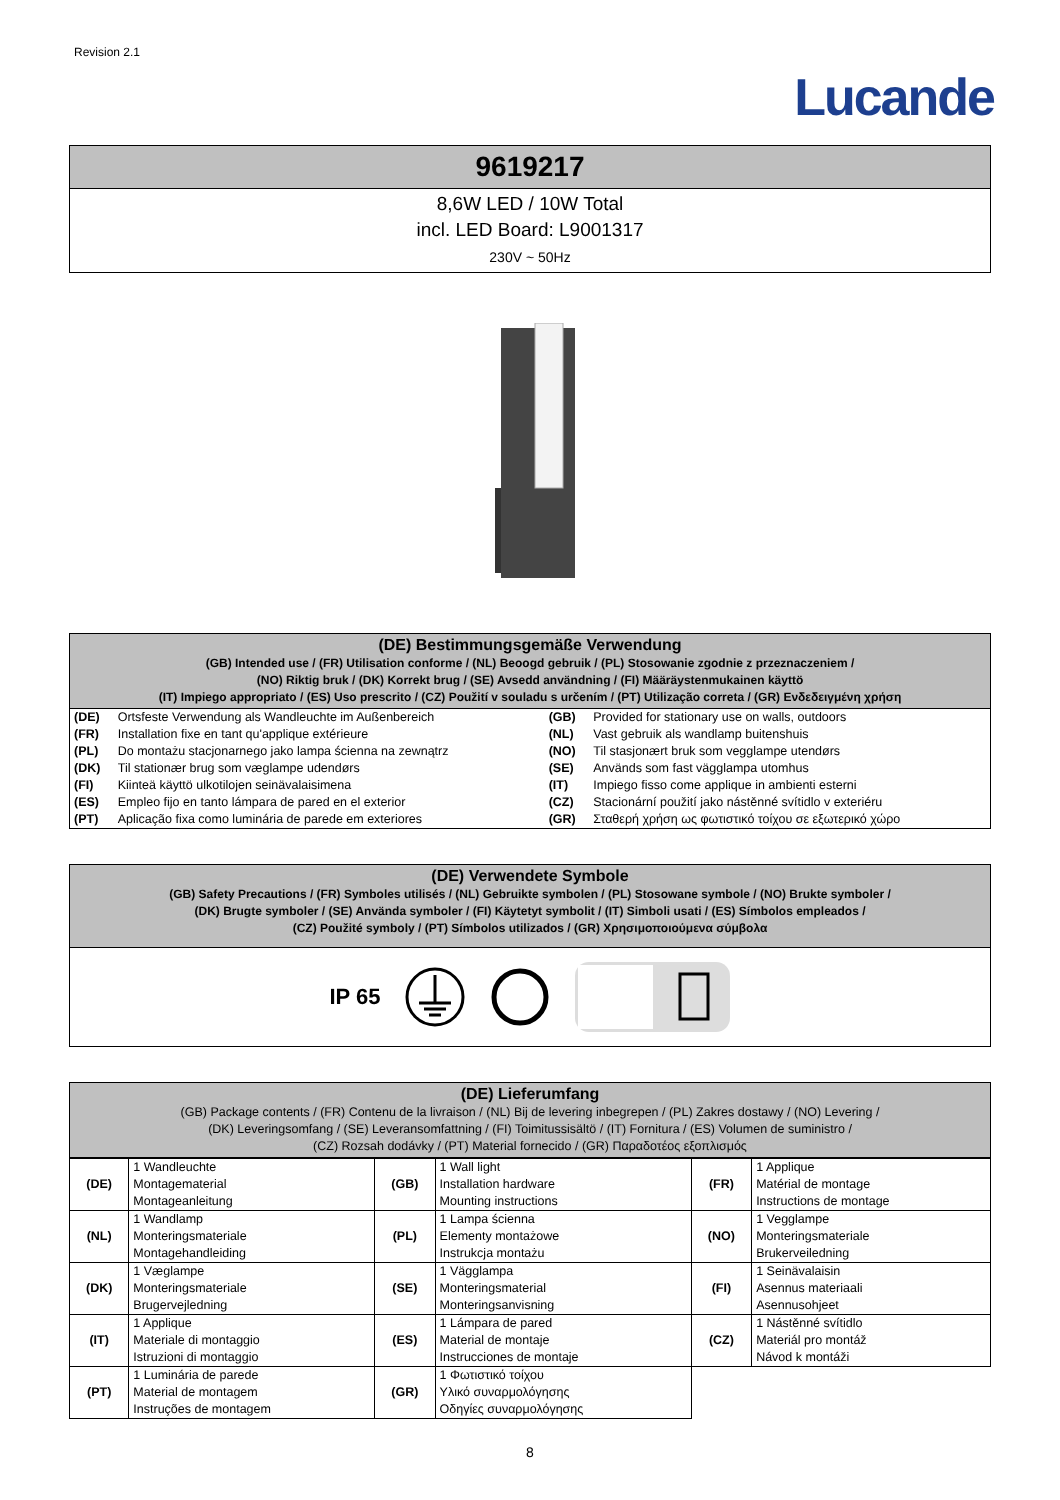Revision 2.1
Lucande
9619217
8,6W LED / 10W Total
incl. LED Board: L9001317
230V ~ 50Hz
(DE) Bestimmungsgemäße Verwendung
(GB) Intended use / (FR) Utilisation conforme / (NL) Beoogd gebruik / (PL) Stosowanie zgodnie z przeznaczeniem /
(NO) Riktig bruk / (DK) Korrekt brug / (SE) Avsedd användning / (FI) Määräystenmukainen käyttö
(IT) Impiego appropriato / (ES) Uso prescrito / (CZ) Použití v souladu s určením / (PT) Utilização correta / (GR) Ενδεδειγμένη χρήση
| (DE) | Ortsfeste Verwendung als Wandleuchte im Außenbereich | (GB) | Provided for stationary use on walls, outdoors |
| (FR) | Installation fixe en tant qu'applique extérieure | (NL) | Vast gebruik als wandlamp buitenshuis |
| (PL) | Do montażu stacjonarnego jako lampa ścienna na zewnątrz | (NO) | Til stasjonært bruk som vegglampe utendørs |
| (DK) | Til stationær brug som væglampe udendørs | (SE) | Används som fast vägglampa utomhus |
| (FI) | Kiinteä käyttö ulkotilojen seinävalaisimena | (IT) | Impiego fisso come applique in ambienti esterni |
| (ES) | Empleo fijo en tanto lámpara de pared en el exterior | (CZ) | Stacionární použití jako nástěnné svítidlo v exteriéru |
| (PT) | Aplicação fixa como luminária de parede em exteriores | (GR) | Σταθερή χρήση ως φωτιστικό τοίχου σε εξωτερικό χώρο |
(DE) Verwendete Symbole
(GB) Safety Precautions / (FR) Symboles utilisés / (NL) Gebruikte symbolen / (PL) Stosowane symbole / (NO) Brukte symboler /
(DK) Brugte symboler / (SE) Använda symboler / (FI) Käytetyt symbolit / (IT) Simboli usati / (ES) Símbolos empleados /
(CZ) Použité symboly / (PT) Símbolos utilizados / (GR) Χρησιμοποιούμενα σύμβολα
IP 65
(DE) Lieferumfang
(GB) Package contents / (FR) Contenu de la livraison / (NL) Bij de levering inbegrepen / (PL) Zakres dostawy / (NO) Levering /
(DK) Leveringsomfang / (SE) Leveransomfattning / (FI) Toimitussisältö / (IT) Fornitura / (ES) Volumen de suministro /
(CZ) Rozsah dodávky / (PT) Material fornecido / (GR) Παραδοτέος εξοπλισμός
| (DE) | 1 Wandleuchte Montagematerial Montageanleitung | (GB) | 1 Wall light Installation hardware Mounting instructions | (FR) | 1 Applique Matérial de montage Instructions de montage |
| (NL) | 1 Wandlamp Monteringsmateriale Montagehandleiding | (PL) | 1 Lampa ścienna Elementy montażowe Instrukcja montażu | (NO) | 1 Vegglampe Monteringsmateriale Brukerveiledning |
| (DK) | 1 Væglampe Monteringsmateriale Brugervejledning | (SE) | 1 Vägglampa Monteringsmaterial Monteringsanvisning | (FI) | 1 Seinävalaisin Asennus materiaali Asennusohjeet |
| (IT) | 1 Applique Materiale di montaggio Istruzioni di montaggio | (ES) | 1 Lámpara de pared Material de montaje Instrucciones de montaje | (CZ) | 1 Nástěnné svítidlo Materiál pro montáž Návod k montáži |
| (PT) | 1 Luminária de parede Material de montagem Instruções de montagem | (GR) | 1 Φωτιστικό τοίχου Υλικό συναρμολόγησης Οδηγίες συναρμολόγησης | | |
8